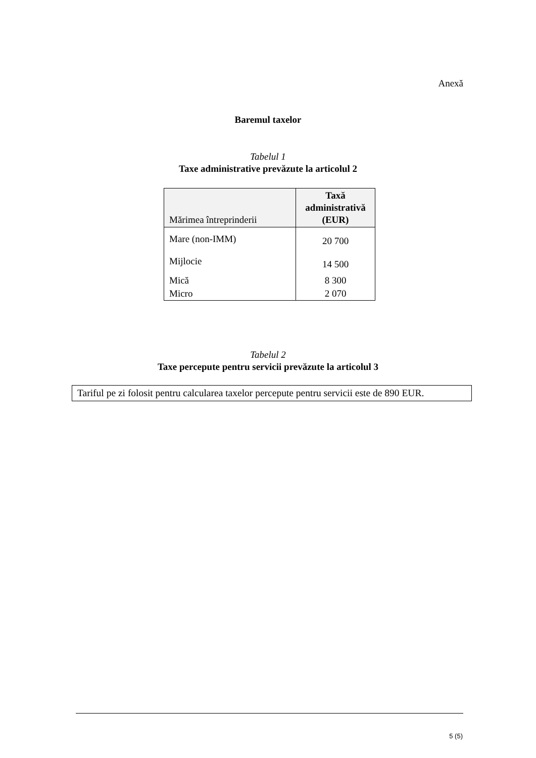Anexă
Baremul taxelor
Tabelul 1
Taxe administrative prevăzute la articolul 2
| Mărimea întreprinderii | Taxă administrativă (EUR) |
| --- | --- |
| Mare (non-IMM) | 20 700 |
| Mijlocie | 14 500 |
| Mică | 8 300 |
| Micro | 2 070 |
Tabelul 2
Taxe percepute pentru servicii prevăzute la articolul 3
Tariful pe zi folosit pentru calcularea taxelor percepute pentru servicii este de 890 EUR.
5 (5)